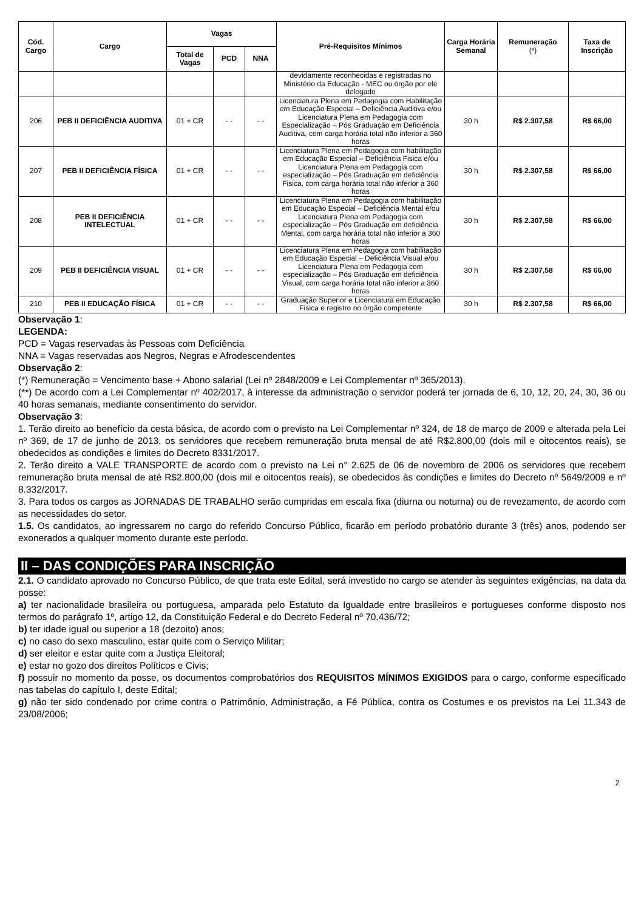| Cód. Cargo | Cargo | Vagas | | | Pré-Requisitos Mínimos | Carga Horária Semanal | Remuneração (*) | Taxa de Inscrição |
| --- | --- | --- | --- | --- | --- | --- | --- | --- |
| | | Total de Vagas | PCD | NNA | | | | |
| | | | | | devidamente reconhecidas e registradas no Ministério da Educação - MEC ou órgão por ele delegado | | | |
| 206 | PEB II DEFICIÊNCIA AUDITIVA | 01 + CR | - - | - - | Licenciatura Plena em Pedagogia com Habilitação em Educação Especial – Deficiência Auditiva e/ou Licenciatura Plena em Pedagogia com Especialização – Pós Graduação em Deficiência Auditiva, com carga horária total não inferior a 360 horas | 30 h | R$ 2.307,58 | R$ 66,00 |
| 207 | PEB II DEFICIÊNCIA FÍSICA | 01 + CR | - - | - - | Licenciatura Plena em Pedagogia com habilitação em Educação Especial – Deficiência Fisica e/ou Licenciatura Plena em Pedagogia com especialização – Pós Graduação em deficiência Fisica, com carga horária total não inferior a 360 horas | 30 h | R$ 2.307,58 | R$ 66,00 |
| 208 | PEB II DEFICIÊNCIA INTELECTUAL | 01 + CR | - - | - - | Licenciatura Plena em Pedagogia com habilitação em Educação Especial – Deficiência Mental e/ou Licenciatura Plena em Pedagogia com especialização – Pós Graduação em deficiência Mental, com carga horária total não inferior a 360 horas | 30 h | R$ 2.307,58 | R$ 66,00 |
| 209 | PEB II DEFICIÊNCIA VISUAL | 01 + CR | - - | - - | Licenciatura Plena em Pedagogia com habilitação em Educação Especial – Deficiência Visual e/ou Licenciatura Plena em Pedagogia com especialização – Pós Graduação em deficiência Visual, com carga horária total não inferior a 360 horas | 30 h | R$ 2.307,58 | R$ 66,00 |
| 210 | PEB II EDUCAÇÃO FÍSICA | 01 + CR | - - | - - | Graduação Superior e Licenciatura em Educação Física e registro no órgão competente | 30 h | R$ 2.307,58 | R$ 66,00 |
Observação 1:
LEGENDA:
PCD = Vagas reservadas às Pessoas com Deficiência
NNA = Vagas reservadas aos Negros, Negras e Afrodescendentes
Observação 2:
(*) Remuneração = Vencimento base + Abono salarial (Lei nº 2848/2009 e Lei Complementar nº 365/2013).
(**) De acordo com a Lei Complementar nº 402/2017, à interesse da administração o servidor poderá ter jornada de 6, 10, 12, 20, 24, 30, 36 ou 40 horas semanais, mediante consentimento do servidor.
Observação 3:
1. Terão direito ao benefício da cesta básica, de acordo com o previsto na Lei Complementar nº 324, de 18 de março de 2009 e alterada pela Lei nº 369, de 17 de junho de 2013, os servidores que recebem remuneração bruta mensal de até R$2.800,00 (dois mil e oitocentos reais), se obedecidos as condições e limites do Decreto 8331/2017.
2. Terão direito a VALE TRANSPORTE de acordo com o previsto na Lei n° 2.625 de 06 de novembro de 2006 os servidores que recebem remuneração bruta mensal de até R$2.800,00 (dois mil e oitocentos reais), se obedecidos às condições e limites do Decreto nº 5649/2009 e nº 8.332/2017.
3. Para todos os cargos as JORNADAS DE TRABALHO serão cumpridas em escala fixa (diurna ou noturna) ou de revezamento, de acordo com as necessidades do setor.
1.5. Os candidatos, ao ingressarem no cargo do referido Concurso Público, ficarão em período probatório durante 3 (três) anos, podendo ser exonerados a qualquer momento durante este período.
II – DAS CONDIÇÕES PARA INSCRIÇÃO
2.1. O candidato aprovado no Concurso Público, de que trata este Edital, será investido no cargo se atender às seguintes exigências, na data da posse:
a) ter nacionalidade brasileira ou portuguesa, amparada pelo Estatuto da Igualdade entre brasileiros e portugueses conforme disposto nos termos do parágrafo 1º, artigo 12, da Constituição Federal e do Decreto Federal nº 70.436/72;
b) ter idade igual ou superior a 18 (dezoito) anos;
c) no caso do sexo masculino, estar quite com o Serviço Militar;
d) ser eleitor e estar quite com a Justiça Eleitoral;
e) estar no gozo dos direitos Políticos e Civis;
f) possuir no momento da posse, os documentos comprobatórios dos REQUISITOS MÍNIMOS EXIGIDOS para o cargo, conforme especificado nas tabelas do capítulo I, deste Edital;
g) não ter sido condenado por crime contra o Patrimônio, Administração, a Fé Pública, contra os Costumes e os previstos na Lei 11.343 de 23/08/2006;
2